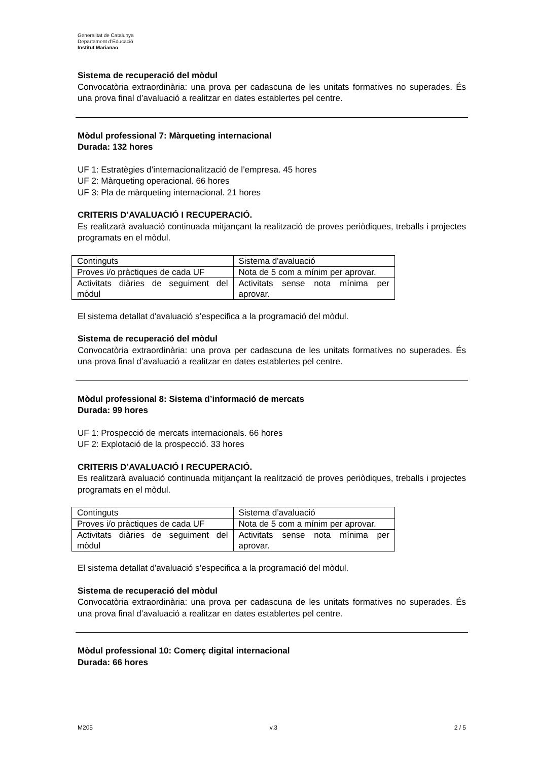Generalitat de Catalunya
Departament d’Educació
Institut Marianao
Sistema de recuperació del mòdul
Convocatòria extraordinària: una prova per cadascuna de les unitats formatives no superades. És una prova final d’avaluació a realitzar en dates establertes pel centre.
Mòdul professional 7: Màrqueting internacional
Durada: 132 hores
UF 1: Estratègies d’internacionalització de l’empresa. 45 hores
UF 2: Màrqueting operacional. 66 hores
UF 3: Pla de màrqueting internacional. 21 hores
CRITERIS D’AVALUACIÓ I RECUPERACIÓ.
Es realitzarà avaluació continuada mitjançant la realització de proves periòdiques, treballs i projectes programats en el mòdul.
| Continguts | Sistema d’avaluació |
| Proves i/o pràctiques de cada UF | Nota de 5 com a mínim per aprovar. |
| Activitats diàries de seguiment del mòdul | Activitats sense nota mínima per aprovar. |
El sistema detallat d'avaluació s’especifica a la programació del mòdul.
Sistema de recuperació del mòdul
Convocatòria extraordinària: una prova per cadascuna de les unitats formatives no superades. És una prova final d’avaluació a realitzar en dates establertes pel centre.
Mòdul professional 8: Sistema d’informació de mercats
Durada: 99 hores
UF 1: Prospecció de mercats internacionals. 66 hores
UF 2: Explotació de la prospecció. 33 hores
CRITERIS D’AVALUACIÓ I RECUPERACIÓ.
Es realitzarà avaluació continuada mitjançant la realització de proves periòdiques, treballs i projectes programats en el mòdul.
| Continguts | Sistema d’avaluació |
| Proves i/o pràctiques de cada UF | Nota de 5 com a mínim per aprovar. |
| Activitats diàries de seguiment del mòdul | Activitats sense nota mínima per aprovar. |
El sistema detallat d'avaluació s’especifica a la programació del mòdul.
Sistema de recuperació del mòdul
Convocatòria extraordinària: una prova per cadascuna de les unitats formatives no superades. És una prova final d’avaluació a realitzar en dates establertes pel centre.
Mòdul professional 10: Comerç digital internacional
Durada: 66 hores
M205 v.3 2 / 5